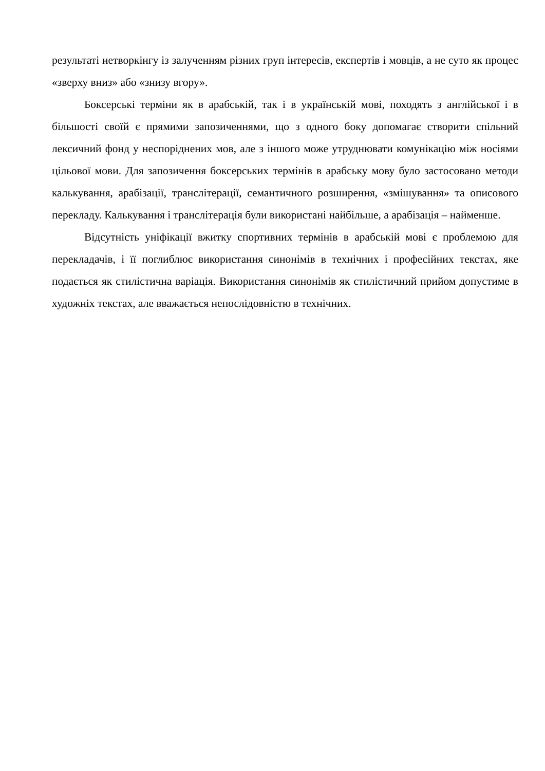результаті нетворкінгу із залученням різних груп інтересів, експертів і мовців, а не суто як процес «зверху вниз» або «знизу вгору».
Боксерські терміни як в арабській, так і в українській мові, походять з англійської і в більшості своїй є прямими запозиченнями, що з одного боку допомагає створити спільний лексичний фонд у неспоріднених мов, але з іншого може утруднювати комунікацію між носіями цільової мови. Для запозичення боксерських термінів в арабську мову було застосовано методи калькування, арабізації, транслітерації, семантичного розширення, «змішування» та описового перекладу. Калькування і транслітерація були використані найбільше, а арабізація – найменше.
Відсутність уніфікації вжитку спортивних термінів в арабській мові є проблемою для перекладачів, і її поглиблює використання синонімів в технічних і професійних текстах, яке подається як стилістична варіація. Використання синонімів як стилістичний прийом допустиме в художніх текстах, але вважається непослідовністю в технічних.